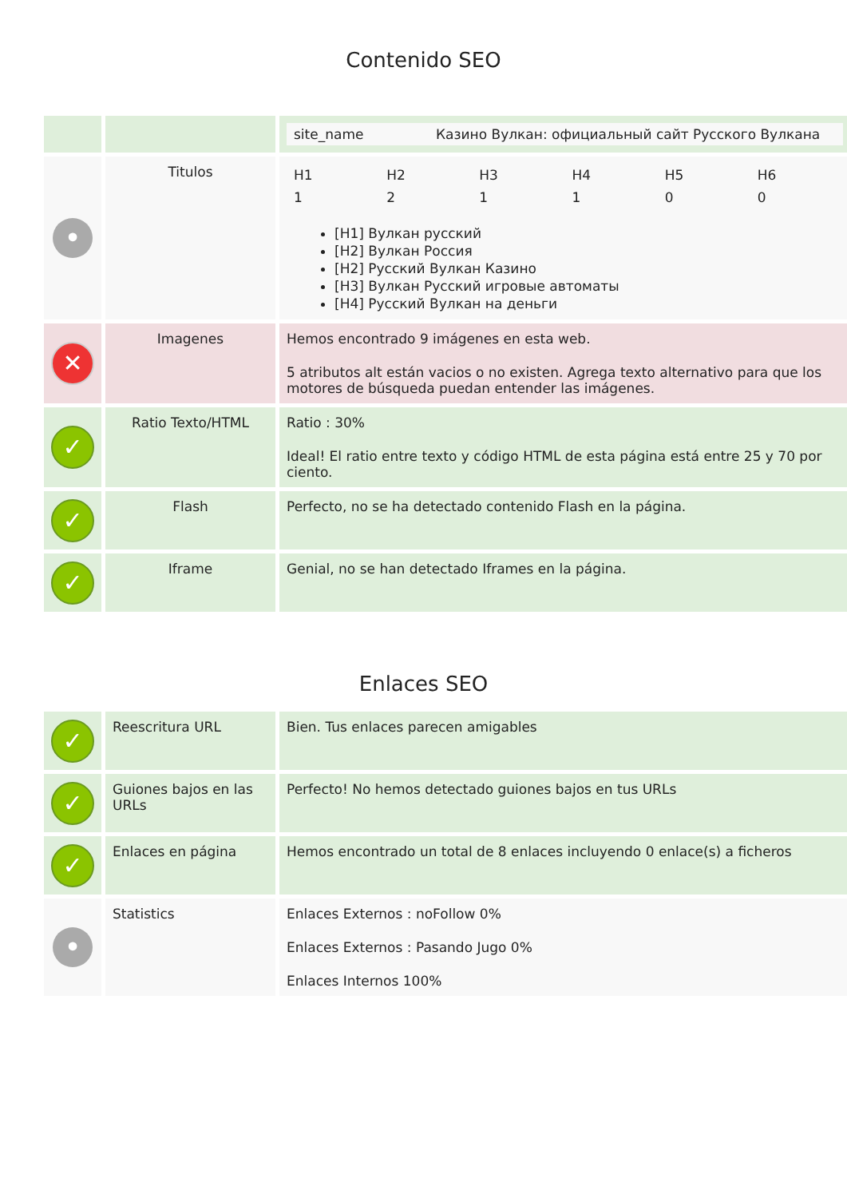Contenido SEO
| | | / site_name / Казино Вулкан: официальный сайт Русского Вулкана / |
| • | Titulos | / H1 / H2 / H3 / H4 / H5 / H6 / / 1 / 2 / 1 / 1 / 0 / 0 / [H1] Вулкан русский [H2] Вулкан Россия [H2] Русский Вулкан Казино [H3] Вулкан Русский игровые автоматы [H4] Русский Вулкан на деньги |
| ✕ | Imagenes | Hemos encontrado 9 imágenes en esta web. 5 atributos alt están vacios o no existen. Agrega texto alternativo para que los motores de búsqueda puedan entender las imágenes. |
| ✓ | Ratio Texto/HTML | Ratio : 30% Ideal! El ratio entre texto y código HTML de esta página está entre 25 y 70 por ciento. |
| ✓ | Flash | Perfecto, no se ha detectado contenido Flash en la página. |
| ✓ | Iframe | Genial, no se han detectado Iframes en la página. |
Enlaces SEO
| ✓ | Reescritura URL | Bien. Tus enlaces parecen amigables |
| ✓ | Guiones bajos en las URLs | Perfecto! No hemos detectado guiones bajos en tus URLs |
| ✓ | Enlaces en página | Hemos encontrado un total de 8 enlaces incluyendo 0 enlace(s) a ficheros |
| • | Statistics | Enlaces Externos : noFollow 0% Enlaces Externos : Pasando Jugo 0% Enlaces Internos 100% |